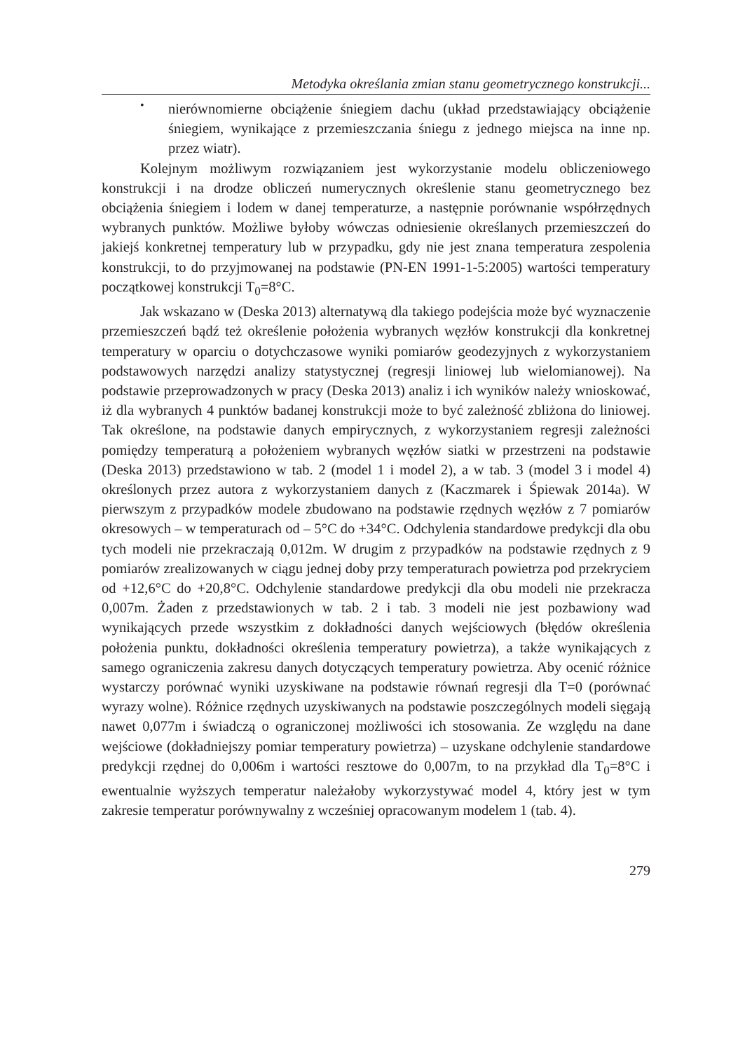Metodyka określania zmian stanu geometrycznego konstrukcji...
•
nierównomierne obciążenie śniegiem dachu (układ przedstawiający obciążenie śniegiem, wynikające z przemieszczania śniegu z jednego miejsca na inne np. przez wiatr).
Kolejnym możliwym rozwiązaniem jest wykorzystanie modelu obliczeniowego konstrukcji i na drodze obliczeń numerycznych określenie stanu geometrycznego bez obciążenia śniegiem i lodem w danej temperaturze, a następnie porównanie współrzędnych wybranych punktów. Możliwe byłoby wówczas odniesienie określanych przemieszczeń do jakiejś konkretnej temperatury lub w przypadku, gdy nie jest znana temperatura zespolenia konstrukcji, to do przyjmowanej na podstawie (PN-EN 1991-1-5:2005) wartości temperatury początkowej konstrukcji T<sub>0</sub>=8°C.
Jak wskazano w (Deska 2013) alternatywą dla takiego podejścia może być wyznaczenie przemieszczeń bądź też określenie położenia wybranych węzłów konstrukcji dla konkretnej temperatury w oparciu o dotychczasowe wyniki pomiarów geodezyjnych z wykorzystaniem podstawowych narzędzi analizy statystycznej (regresji liniowej lub wielomianowej). Na podstawie przeprowadzonych w pracy (Deska 2013) analiz i ich wyników należy wnioskować, iż dla wybranych 4 punktów badanej konstrukcji może to być zależność zbliżona do liniowej. Tak określone, na podstawie danych empirycznych, z wykorzystaniem regresji zależności pomiędzy temperaturą a położeniem wybranych węzłów siatki w przestrzeni na podstawie (Deska 2013) przedstawiono w tab. 2 (model 1 i model 2), a w tab. 3 (model 3 i model 4) określonych przez autora z wykorzystaniem danych z (Kaczmarek i Śpiewak 2014a). W pierwszym z przypadków modele zbudowano na podstawie rzędnych węzłów z 7 pomiarów okresowych – w temperaturach od – 5°C do +34°C. Odchylenia standardowe predykcji dla obu tych modeli nie przekraczają 0,012m. W drugim z przypadków na podstawie rzędnych z 9 pomiarów zrealizowanych w ciągu jednej doby przy temperaturach powietrza pod przekryciem od +12,6°C do +20,8°C. Odchylenie standardowe predykcji dla obu modeli nie przekracza 0,007m. Żaden z przedstawionych w tab. 2 i tab. 3 modeli nie jest pozbawiony wad wynikających przede wszystkim z dokładności danych wejściowych (błędów określenia położenia punktu, dokładności określenia temperatury powietrza), a także wynikających z samego ograniczenia zakresu danych dotyczących temperatury powietrza. Aby ocenić różnice wystarczy porównać wyniki uzyskiwane na podstawie równań regresji dla T=0 (porównać wyrazy wolne). Różnice rzędnych uzyskiwanych na podstawie poszczególnych modeli sięgają nawet 0,077m i świadczą o ograniczonej możliwości ich stosowania. Ze względu na dane wejściowe (dokładniejszy pomiar temperatury powietrza) – uzyskane odchylenie standardowe predykcji rzędnej do 0,006m i wartości resztowe do 0,007m, to na przykład dla T<sub>0</sub>=8°C i ewentualnie wyższych temperatur należałoby wykorzystywać model 4, który jest w tym zakresie temperatur porównywalny z wcześniej opracowanym modelem 1 (tab. 4).
279